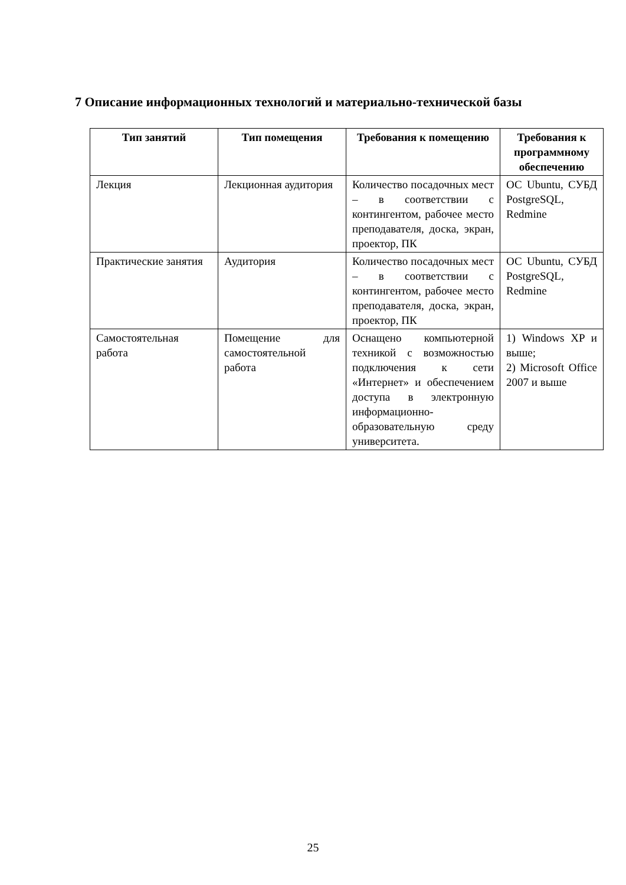7 Описание информационных технологий и материально-технической базы
| Тип занятий | Тип помещения | Требования к помещению | Требования к программному обеспечению |
| --- | --- | --- | --- |
| Лекция | Лекционная аудитория | Количество посадочных мест – в соответствии с контингентом, рабочее место преподавателя, доска, экран, проектор, ПК | ОС Ubuntu, СУБД PostgreSQL, Redmine |
| Практические занятия | Аудитория | Количество посадочных мест – в соответствии с контингентом, рабочее место преподавателя, доска, экран, проектор, ПК | ОС Ubuntu, СУБД PostgreSQL, Redmine |
| Самостоятельная работа | Помещение для самостоятельной работа | Оснащено компьютерной техникой с возможностью подключения к сети «Интернет» и обеспечением доступа в электронную информационно-образовательную среду университета. | 1) Windows XP и выше; 2) Microsoft Office 2007 и выше |
25